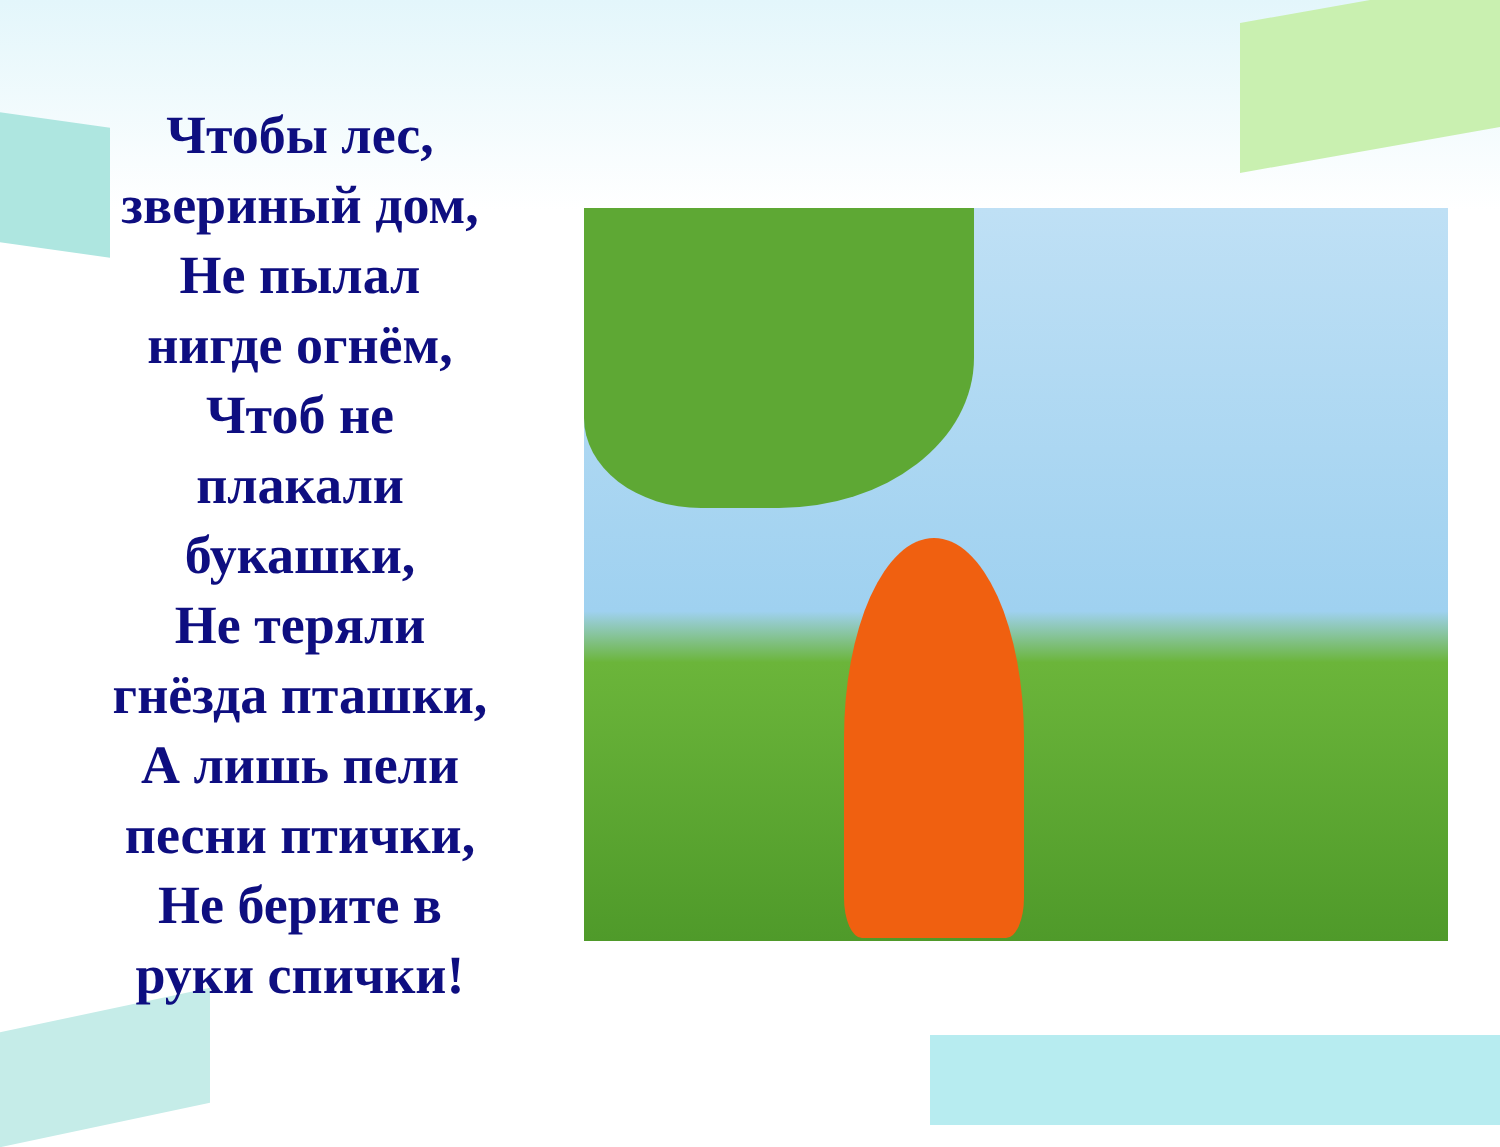Чтобы лес,
звериный дом,
Не пылал
нигде огнём,
Чтоб не
плакали
букашки,
Не теряли
гнёзда пташки,
А лишь пели
песни птички,
Не берите в
руки спички!